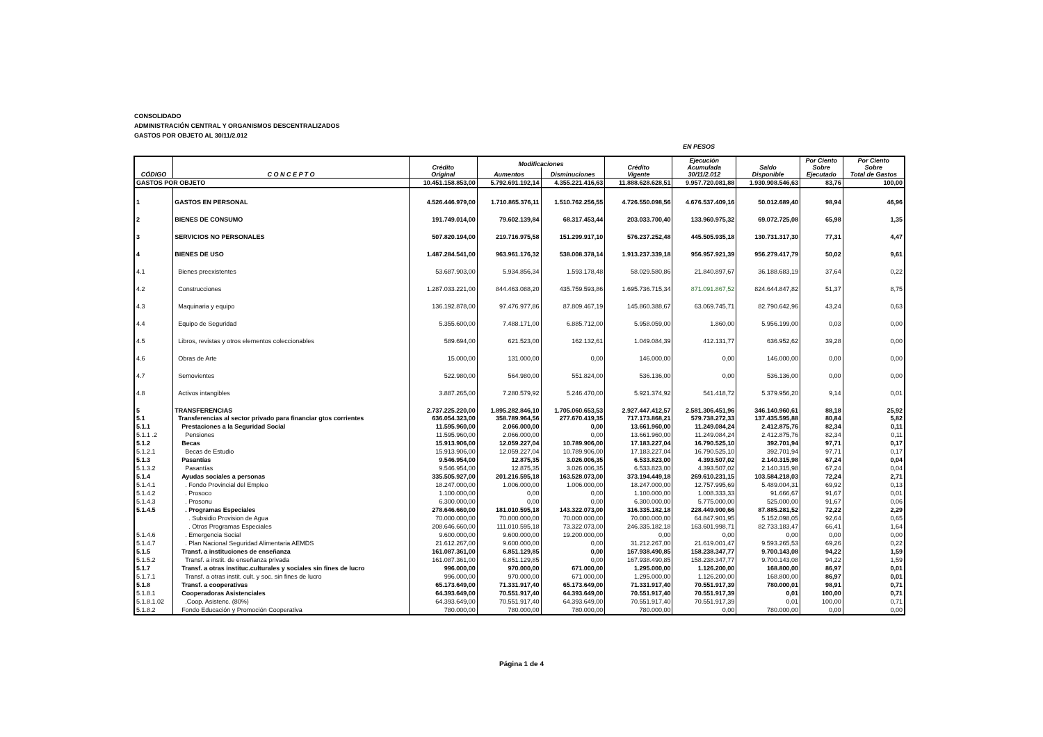CONSOLIDADO
ADMINISTRACIÓN CENTRAL Y ORGANISMOS DESCENTRALIZADOS
GASTOS POR OBJETO AL 30/11/2.012
EN PESOS
| CÓDIGO | C O N C E P T O | Crédito Original | Modificaciones | | Crédito Vigente | Ejecución Acumulada 30/11/2.012 | Saldo Disponible | Por Ciento Sobre Ejecutado | Por Ciento Sobre Total de Gastos |
| --- | --- | --- | --- | --- | --- | --- | --- | --- | --- |
| | | | Aumentos | Disminuciones | | | | | |
| GASTOS POR OBJETO | | 10.451.158.853,00 | 5.792.691.192,14 | 4.355.221.416,63 | 11.888.628.628,51 | 9.957.720.081,88 | 1.930.908.546,63 | 83,76 | 100,00 |
| 1 | GASTOS EN PERSONAL | 4.526.446.979,00 | 1.710.865.376,11 | 1.510.762.256,55 | 4.726.550.098,56 | 4.676.537.409,16 | 50.012.689,40 | 98,94 | 46,96 |
| 2 | BIENES DE CONSUMO | 191.749.014,00 | 79.602.139,84 | 68.317.453,44 | 203.033.700,40 | 133.960.975,32 | 69.072.725,08 | 65,98 | 1,35 |
| 3 | SERVICIOS NO PERSONALES | 507.820.194,00 | 219.716.975,58 | 151.299.917,10 | 576.237.252,48 | 445.505.935,18 | 130.731.317,30 | 77,31 | 4,47 |
| 4 | BIENES DE USO | 1.487.284.541,00 | 963.961.176,32 | 538.008.378,14 | 1.913.237.339,18 | 956.957.921,39 | 956.279.417,79 | 50,02 | 9,61 |
| 4.1 | Bienes preexistentes | 53.687.903,00 | 5.934.856,34 | 1.593.178,48 | 58.029.580,86 | 21.840.897,67 | 36.188.683,19 | 37,64 | 0,22 |
| 4.2 | Construcciones | 1.287.033.221,00 | 844.463.088,20 | 435.759.593,86 | 1.695.736.715,34 | 871.091.867,52 | 824.644.847,82 | 51,37 | 8,75 |
| 4.3 | Maquinaria y equipo | 136.192.878,00 | 97.476.977,86 | 87.809.467,19 | 145.860.388,67 | 63.069.745,71 | 82.790.642,96 | 43,24 | 0,63 |
| 4.4 | Equipo de Seguridad | 5.355.600,00 | 7.488.171,00 | 6.885.712,00 | 5.958.059,00 | 1.860,00 | 5.956.199,00 | 0,03 | 0,00 |
| 4.5 | Libros, revistas y otros elementos coleccionables | 589.694,00 | 621.523,00 | 162.132,61 | 1.049.084,39 | 412.131,77 | 636.952,62 | 39,28 | 0,00 |
| 4.6 | Obras de Arte | 15.000,00 | 131.000,00 | 0,00 | 146.000,00 | 0,00 | 146.000,00 | 0,00 | 0,00 |
| 4.7 | Semovientes | 522.980,00 | 564.980,00 | 551.824,00 | 536.136,00 | 0,00 | 536.136,00 | 0,00 | 0,00 |
| 4.8 | Activos intangibles | 3.887.265,00 | 7.280.579,92 | 5.246.470,00 | 5.921.374,92 | 541.418,72 | 5.379.956,20 | 9,14 | 0,01 |
| 5 | TRANSFERENCIAS | 2.737.225.220,00 | 1.895.282.846,10 | 1.705.060.653,53 | 2.927.447.412,57 | 2.581.306.451,96 | 346.140.960,61 | 88,18 | 25,92 |
| 5.1 | Transferencias al sector privado para financiar gtos corrientes | 636.054.323,00 | 358.789.964,56 | 277.670.419,35 | 717.173.868,21 | 579.738.272,33 | 137.435.595,88 | 80,84 | 5,82 |
| 5.1.1 | Prestaciones a la Seguridad Social | 11.595.960,00 | 2.066.000,00 | 0,00 | 13.661.960,00 | 11.249.084,24 | 2.412.875,76 | 82,34 | 0,11 |
| 5.1.1 .2 | Pensiones | 11.595.960,00 | 2.066.000,00 | 0,00 | 13.661.960,00 | 11.249.084,24 | 2.412.875,76 | 82,34 | 0,11 |
| 5.1.2 | Becas | 15.913.906,00 | 12.059.227,04 | 10.789.906,00 | 17.183.227,04 | 16.790.525,10 | 392.701,94 | 97,71 | 0,17 |
| 5.1.2.1 | Becas de Estudio | 15.913.906,00 | 12.059.227,04 | 10.789.906,00 | 17.183.227,04 | 16.790.525,10 | 392.701,94 | 97,71 | 0,17 |
| 5.1.3 | Pasantías | 9.546.954,00 | 12.875,35 | 3.026.006,35 | 6.533.823,00 | 4.393.507,02 | 2.140.315,98 | 67,24 | 0,04 |
| 5.1.3.2 | Pasantías | 9.546.954,00 | 12.875,35 | 3.026.006,35 | 6.533.823,00 | 4.393.507,02 | 2.140.315,98 | 67,24 | 0,04 |
| 5.1.4 | Ayudas sociales a personas | 335.505.927,00 | 201.216.595,18 | 163.528.073,00 | 373.194.449,18 | 269.610.231,15 | 103.584.218,03 | 72,24 | 2,71 |
| 5.1.4.1 | . Fondo Provincial del Empleo | 18.247.000,00 | 1.006.000,00 | 1.006.000,00 | 18.247.000,00 | 12.757.995,69 | 5.489.004,31 | 69,92 | 0,13 |
| 5.1.4.2 | . Prosoco | 1.100.000,00 | 0,00 | 0,00 | 1.100.000,00 | 1.008.333,33 | 91.666,67 | 91,67 | 0,01 |
| 5.1.4.3 | . Prosonu | 6.300.000,00 | 0,00 | 0,00 | 6.300.000,00 | 5.775.000,00 | 525.000,00 | 91,67 | 0,06 |
| 5.1.4.5 | . Programas Especiales | 278.646.660,00 | 181.010.595,18 | 143.322.073,00 | 316.335.182,18 | 228.449.900,66 | 87.885.281,52 | 72,22 | 2,29 |
| | . Subsidio Provision de Agua | 70.000.000,00 | 70.000.000,00 | 70.000.000,00 | 70.000.000,00 | 64.847.901,95 | 5.152.098,05 | 92,64 | 0,65 |
| | . Otros Programas Especiales | 208.646.660,00 | 111.010.595,18 | 73.322.073,00 | 246.335.182,18 | 163.601.998,71 | 82.733.183,47 | 66,41 | 1,64 |
| 5.1.4.6 | . Emergencia Social | 9.600.000,00 | 9.600.000,00 | 19.200.000,00 | 0,00 | 0,00 | 0,00 | 0,00 | 0,00 |
| 5.1.4.7 | . Plan Nacional Seguridad Alimentaria AEMDS | 21.612.267,00 | 9.600.000,00 | 0,00 | 31.212.267,00 | 21.619.001,47 | 9.593.265,53 | 69,26 | 0,22 |
| 5.1.5 | Transf. a instituciones de enseñanza | 161.087.361,00 | 6.851.129,85 | 0,00 | 167.938.490,85 | 158.238.347,77 | 9.700.143,08 | 94,22 | 1,59 |
| 5.1.5.2 | Transf. a instit. de enseñanza privada | 161.087.361,00 | 6.851.129,85 | 0,00 | 167.938.490,85 | 158.238.347,77 | 9.700.143,08 | 94,22 | 1,59 |
| 5.1.7 | Transf. a otras instituc.culturales y sociales sin fines de lucro | 996.000,00 | 970.000,00 | 671.000,00 | 1.295.000,00 | 1.126.200,00 | 168.800,00 | 86,97 | 0,01 |
| 5.1.7.1 | Transf. a otras instit. cult. y soc. sin fines de lucro | 996.000,00 | 970.000,00 | 671.000,00 | 1.295.000,00 | 1.126.200,00 | 168.800,00 | 86,97 | 0,01 |
| 5.1.8 | Transf. a cooperativas | 65.173.649,00 | 71.331.917,40 | 65.173.649,00 | 71.331.917,40 | 70.551.917,39 | 780.000,01 | 98,91 | 0,71 |
| 5.1.8.1 | Cooperadoras Asistenciales | 64.393.649,00 | 70.551.917,40 | 64.393.649,00 | 70.551.917,40 | 70.551.917,39 | 0,01 | 100,00 | 0,71 |
| 5.1.8.1.02 | .Coop. Asistenc. (80%) | 64.393.649,00 | 70.551.917,40 | 64.393.649,00 | 70.551.917,40 | 70.551.917,39 | 0,01 | 100,00 | 0,71 |
| 5.1.8.2 | Fondo Educación y Promoción Cooperativa | 780.000,00 | 780.000,00 | 780.000,00 | 780.000,00 | 0,00 | 780.000,00 | 0,00 | 0,00 |
Página 1 de 4